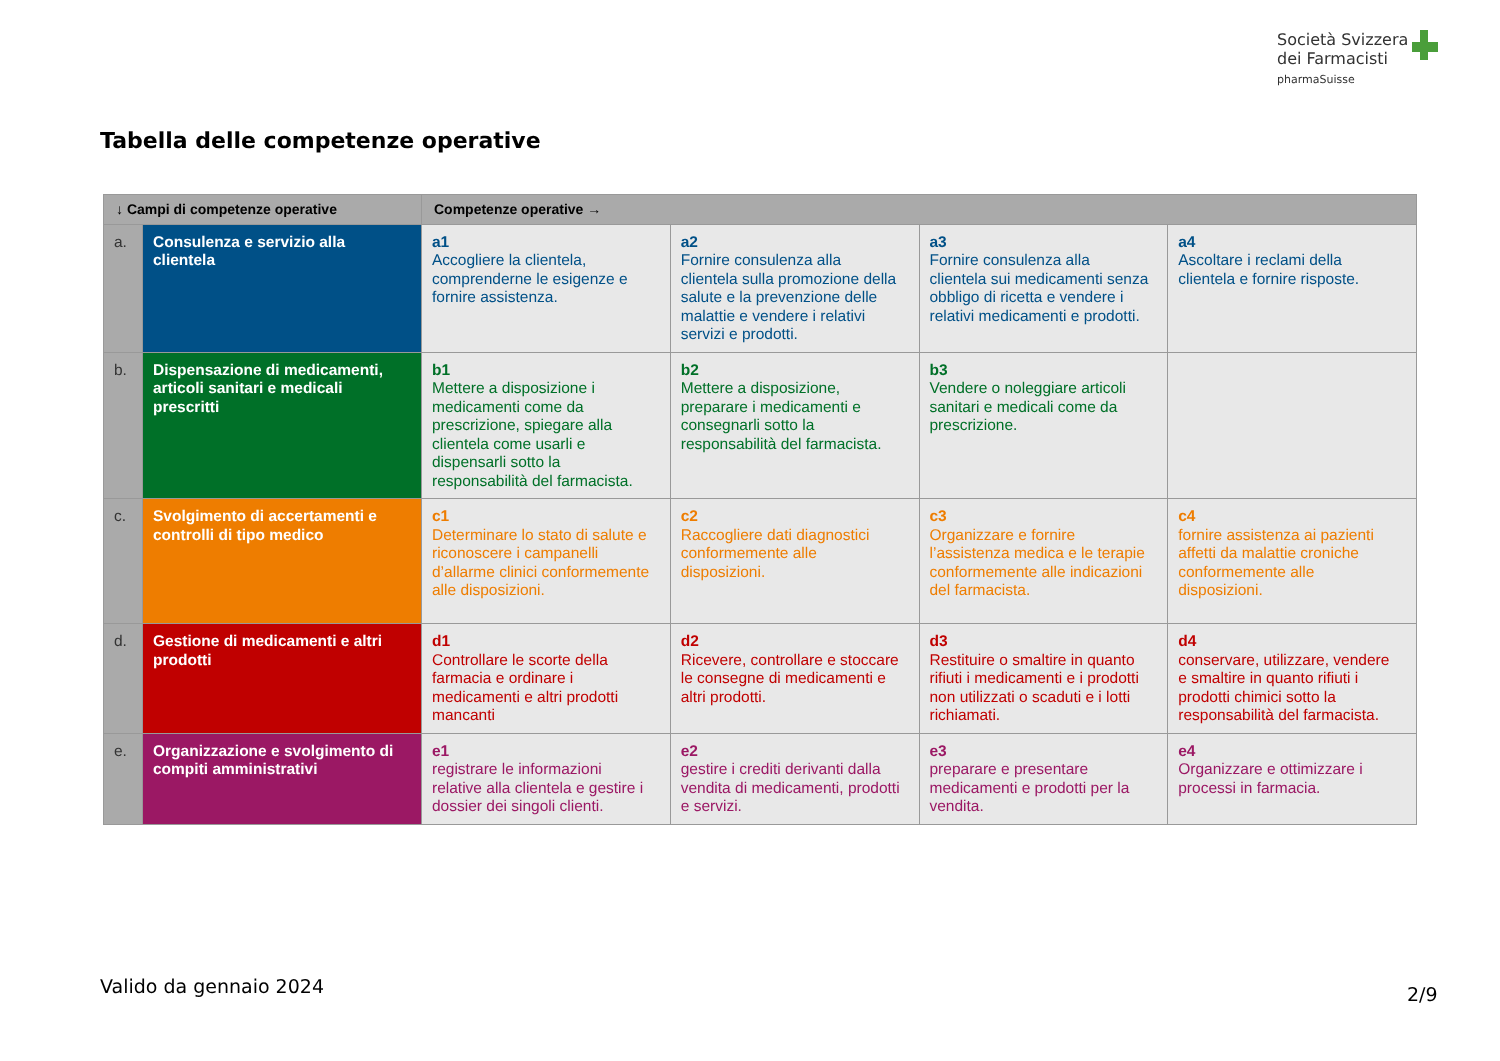Società Svizzera
dei Farmacisti
pharmaSuisse
Tabella delle competenze operative
| ↓ Campi di competenze operative | | Competenze operative → | | | |
| --- | --- | --- | --- | --- | --- |
| a. | Consulenza e servizio alla clientela | a1 Accogliere la clientela, comprenderne le esigenze e fornire assistenza. | a2 Fornire consulenza alla clientela sulla promozione della salute e la prevenzione delle malattie e vendere i relativi servizi e prodotti. | a3 Fornire consulenza alla clientela sui medicamenti senza obbligo di ricetta e vendere i relativi medicamenti e prodotti. | a4 Ascoltare i reclami della clientela e fornire risposte. |
| b. | Dispensazione di medicamenti, articoli sanitari e medicali prescritti | b1 Mettere a disposizione i medicamenti come da prescrizione, spiegare alla clientela come usarli e dispensarli sotto la responsabilità del farmacista. | b2 Mettere a disposizione, preparare i medicamenti e consegnarli sotto la responsabilità del farmacista. | b3 Vendere o noleggiare articoli sanitari e medicali come da prescrizione. | |
| c. | Svolgimento di accertamenti e controlli di tipo medico | c1 Determinare lo stato di salute e riconoscere i campanelli d’allarme clinici conformemente alle disposizioni. | c2 Raccogliere dati diagnostici conformemente alle disposizioni. | c3 Organizzare e fornire l’assistenza medica e le terapie conformemente alle indicazioni del farmacista. | c4 fornire assistenza ai pazienti affetti da malattie croniche conformemente alle disposizioni. |
| d. | Gestione di medicamenti e altri prodotti | d1 Controllare le scorte della farmacia e ordinare i medicamenti e altri prodotti mancanti | d2 Ricevere, controllare e stoccare le consegne di medicamenti e altri prodotti. | d3 Restituire o smaltire in quanto rifiuti i medicamenti e i prodotti non utilizzati o scaduti e i lotti richiamati. | d4 conservare, utilizzare, vendere e smaltire in quanto rifiuti i prodotti chimici sotto la responsabilità del farmacista. |
| e. | Organizzazione e svolgimento di compiti amministrativi | e1 registrare le informazioni relative alla clientela e gestire i dossier dei singoli clienti. | e2 gestire i crediti derivanti dalla vendita di medicamenti, prodotti e servizi. | e3 preparare e presentare medicamenti e prodotti per la vendita. | e4 Organizzare e ottimizzare i processi in farmacia. |
Valido da gennaio 2024 2/9